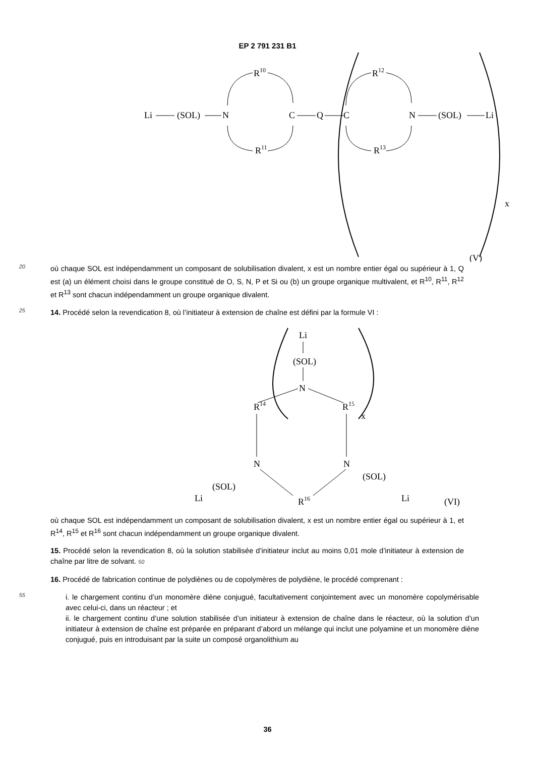EP 2 791 231 B1
Li
(SOL)
N
R10
R11
C
Q
C
R12
R13
N
(SOL)
Li
x
(V)
20
où chaque SOL est indépendamment un composant de solubilisation divalent, x est un nombre entier égal ou supérieur à 1, Q est (a) un élément choisi dans le groupe constitué de O, S, N, P et Si ou (b) un groupe organique multivalent, et R<sup>10</sup>, R<sup>11</sup>, R<sup>12</sup> et R<sup>13</sup> sont chacun indépendamment un groupe organique divalent.
25
14. Procédé selon la revendication 8, où l’initiateur à extension de chaîne est défini par la formule VI :
Li
(SOL)
N
R14
R15
x
N
N
R16
(SOL)
Li
(SOL)
Li
(VI)
où chaque SOL est indépendamment un composant de solubilisation divalent, x est un nombre entier égal ou supérieur à 1, et R<sup>14</sup>, R<sup>15</sup> et R<sup>16</sup> sont chacun indépendamment un groupe organique divalent.
15. Procédé selon la revendication 8, où la solution stabilisée d’initiateur inclut au moins 0,01 mole d’initiateur à extension de chaîne par litre de solvant. 50
16. Procédé de fabrication continue de polydiènes ou de copolymères de polydiène, le procédé comprenant :
55
i. le chargement continu d’un monomère diène conjugué, facultativement conjointement avec un monomère copolymérisable avec celui-ci, dans un réacteur ; et
ii. le chargement continu d’une solution stabilisée d’un initiateur à extension de chaîne dans le réacteur, où la solution d’un initiateur à extension de chaîne est préparée en préparant d’abord un mélange qui inclut une polyamine et un monomère diène conjugué, puis en introduisant par la suite un composé organolithium au
36